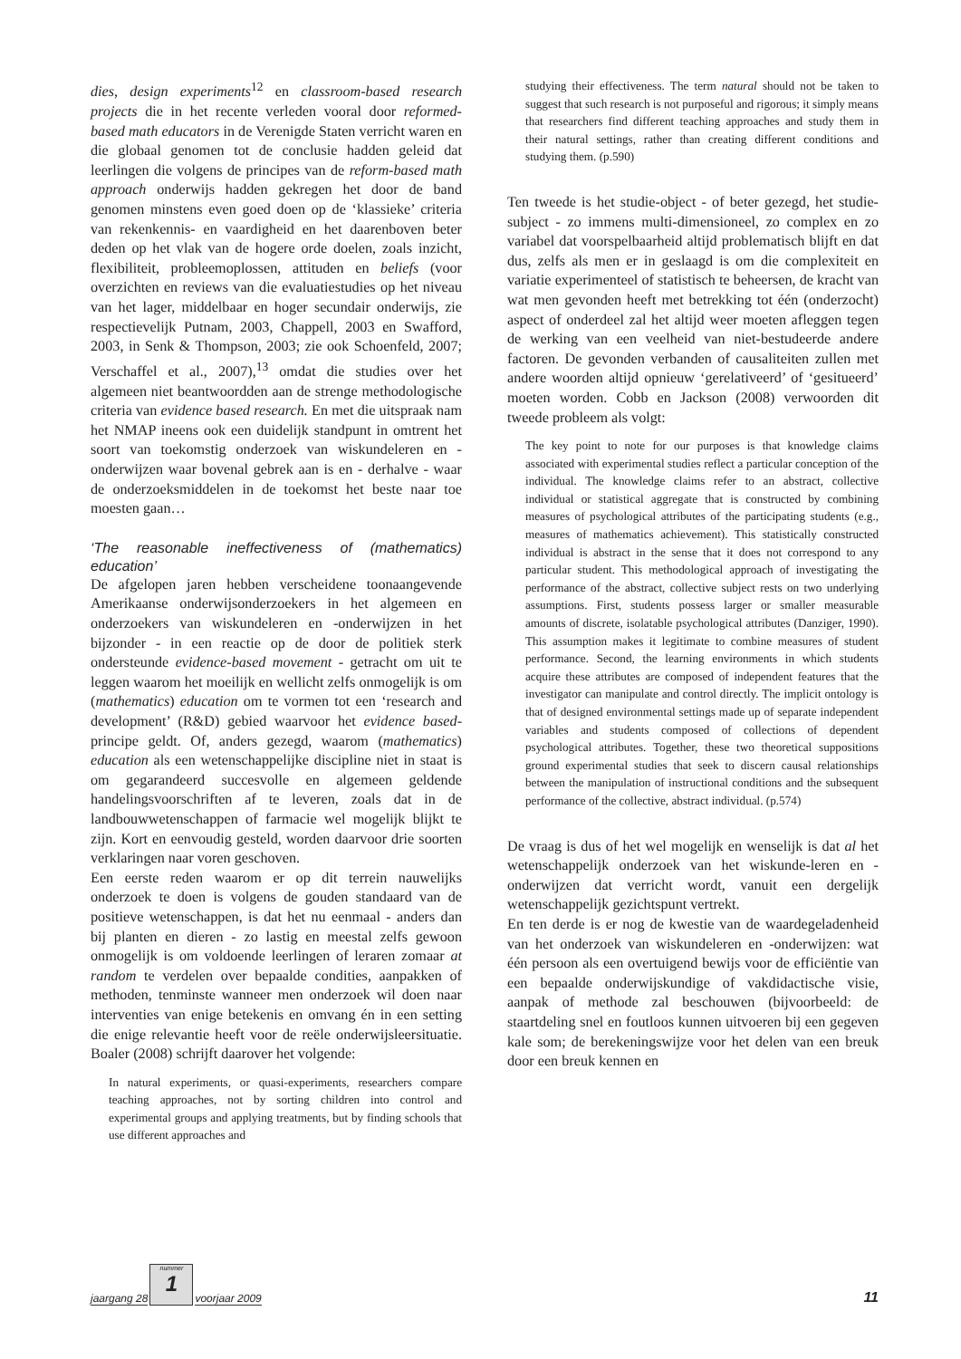dies, design experiments<sup>12</sup> en classroom-based research projects die in het recente verleden vooral door reformed-based math educators in de Verenigde Staten verricht waren en die globaal genomen tot de conclusie hadden geleid dat leerlingen die volgens de principes van de reform-based math approach onderwijs hadden gekregen het door de band genomen minstens even goed doen op de ‘klassieke’ criteria van rekenkennis- en vaardigheid en het daarenboven beter deden op het vlak van de hogere orde doelen, zoals inzicht, flexibiliteit, probleemoplossen, attituden en beliefs (voor overzichten en reviews van die evaluatiestudies op het niveau van het lager, middelbaar en hoger secundair onderwijs, zie respectievelijk Putnam, 2003, Chappell, 2003 en Swafford, 2003, in Senk & Thompson, 2003; zie ook Schoenfeld, 2007; Verschaffel et al., 2007),<sup>13</sup> omdat die studies over het algemeen niet beantwoordden aan de strenge methodologische criteria van evidence based research. En met die uitspraak nam het NMAP ineens ook een duidelijk standpunt in omtrent het soort van toekomstig onderzoek van wiskundeleren en -onderwijzen waar bovenal gebrek aan is en - derhalve - waar de onderzoeksmiddelen in de toekomst het beste naar toe moesten gaan…
‘The reasonable ineffectiveness of (mathematics) education’
De afgelopen jaren hebben verscheidene toonaangevende Amerikaanse onderwijsonderzoekers in het algemeen en onderzoekers van wiskundeleren en -onderwijzen in het bijzonder - in een reactie op de door de politiek sterk ondersteunde evidence-based movement - getracht om uit te leggen waarom het moeilijk en wellicht zelfs onmogelijk is om (mathematics) education om te vormen tot een ‘research and development’ (R&D) gebied waarvoor het evidence based-principe geldt. Of, anders gezegd, waarom (mathematics) education als een wetenschappelijke discipline niet in staat is om gegarandeerd succesvolle en algemeen geldende handelingsvoorschriften af te leveren, zoals dat in de landbouwwetenschappen of farmacie wel mogelijk blijkt te zijn. Kort en eenvoudig gesteld, worden daarvoor drie soorten verklaringen naar voren geschoven.
Een eerste reden waarom er op dit terrein nauwelijks onderzoek te doen is volgens de gouden standaard van de positieve wetenschappen, is dat het nu eenmaal - anders dan bij planten en dieren - zo lastig en meestal zelfs gewoon onmogelijk is om voldoende leerlingen of leraren zomaar at random te verdelen over bepaalde condities, aanpakken of methoden, tenminste wanneer men onderzoek wil doen naar interventies van enige betekenis en omvang én in een setting die enige relevantie heeft voor de reële onderwijsleersituatie. Boaler (2008) schrijft daarover het volgende:
In natural experiments, or quasi-experiments, researchers compare teaching approaches, not by sorting children into control and experimental groups and applying treatments, but by finding schools that use different approaches and
studying their effectiveness. The term natural should not be taken to suggest that such research is not purposeful and rigorous; it simply means that researchers find different teaching approaches and study them in their natural settings, rather than creating different conditions and studying them. (p.590)
Ten tweede is het studie-object - of beter gezegd, het studie-subject - zo immens multi-dimensioneel, zo complex en zo variabel dat voorspelbaarheid altijd problematisch blijft en dat dus, zelfs als men er in geslaagd is om die complexiteit en variatie experimenteel of statistisch te beheersen, de kracht van wat men gevonden heeft met betrekking tot één (onderzocht) aspect of onderdeel zal het altijd weer moeten afleggen tegen de werking van een veelheid van niet-bestudeerde andere factoren. De gevonden verbanden of causaliteiten zullen met andere woorden altijd opnieuw ‘gerelativeerd’ of ‘gesitueerd’ moeten worden. Cobb en Jackson (2008) verwoorden dit tweede probleem als volgt:
The key point to note for our purposes is that knowledge claims associated with experimental studies reflect a particular conception of the individual. The knowledge claims refer to an abstract, collective individual or statistical aggregate that is constructed by combining measures of psychological attributes of the participating students (e.g., measures of mathematics achievement). This statistically constructed individual is abstract in the sense that it does not correspond to any particular student. This methodological approach of investigating the performance of the abstract, collective subject rests on two underlying assumptions. First, students possess larger or smaller measurable amounts of discrete, isolatable psychological attributes (Danziger, 1990). This assumption makes it legitimate to combine measures of student performance. Second, the learning environments in which students acquire these attributes are composed of independent features that the investigator can manipulate and control directly. The implicit ontology is that of designed environmental settings made up of separate independent variables and students composed of collections of dependent psychological attributes. Together, these two theoretical suppositions ground experimental studies that seek to discern causal relationships between the manipulation of instructional conditions and the subsequent performance of the collective, abstract individual. (p.574)
De vraag is dus of het wel mogelijk en wenselijk is dat al het wetenschappelijk onderzoek van het wiskunde-leren en -onderwijzen dat verricht wordt, vanuit een dergelijk wetenschappelijk gezichtspunt vertrekt.
En ten derde is er nog de kwestie van de waardegeladenheid van het onderzoek van wiskundeleren en -onderwijzen: wat één persoon als een overtuigend bewijs voor de efficiëntie van een bepaalde onderwijskundige of vakdidactische visie, aanpak of methode zal beschouwen (bijvoorbeeld: de staartdeling snel en foutloos kunnen uitvoeren bij een gegeven kale som; de berekeningswijze voor het delen van een breuk door een breuk kennen en
jaargang 28
nummer
1
voorjaar 2009 11